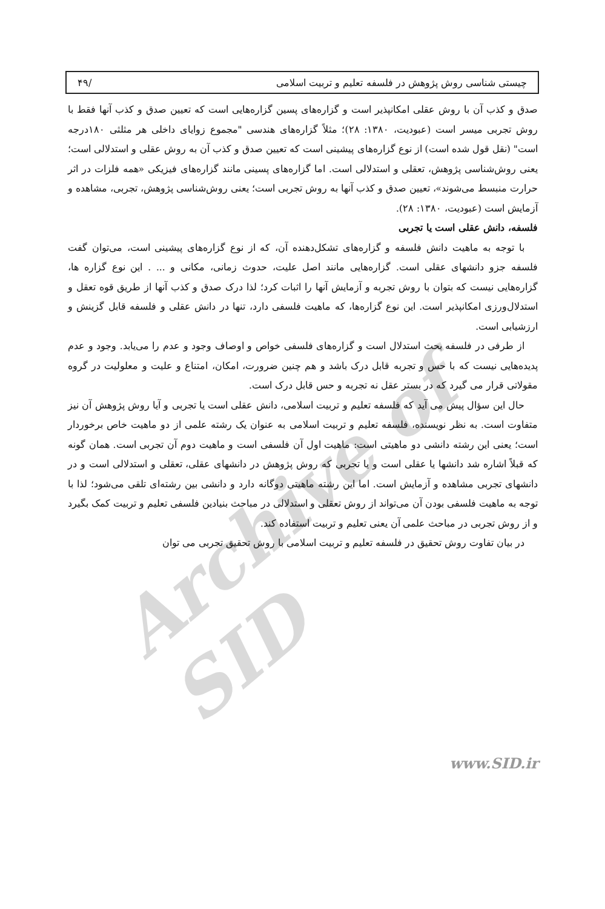Archive of SID
چیستی شناسی روش پژوهش در فلسفه تعلیم و تربیت اسلامی /۴۹
صدق و کذب آن با روش عقلی امکانپذیر است و گزاره‌های پسین گزاره‌هایی است که تعیین صدق و کذب آنها فقط با روش تجربی میسر است (عبودیت، ۱۳۸۰: ۲۸)؛ مثلاً گزاره‌های هندسی "مجموع زوایای داخلی هر مثلثی ۱۸۰درجه است" (نقل قول شده است) از نوع گزاره‌های پیشینی است که تعیین صدق و کذب آن به روش عقلی و استدلالی است؛ یعنی روش‌شناسی پژوهش، تعقلی و استدلالی است. اما گزاره‌های پسینی مانند گزاره‌های فیزیکی «همه فلزات در اثر حرارت منبسط می‌شوند»، تعیین صدق و کذب آنها به روش تجربی است؛ یعنی روش‌شناسی پژوهش، تجربی، مشاهده و آزمایش است (عبودیت، ۱۳۸۰: ۲۸).
فلسفه، دانش عقلی است یا تجربی
با توجه به ماهیت دانش فلسفه و گزاره‌های تشکل‌دهنده آن، که از نوع گزاره‌های پیشینی است، می‌توان گفت فلسفه جزو دانشهای عقلی است. گزاره‌هایی مانند اصل علیت، حدوث زمانی، مکانی و ... . این نوع گزاره ها، گزاره‌هایی نیست که بتوان با روش تجربه و آزمایش آنها را اثبات کرد؛ لذا درک صدق و کذب آنها از طریق قوه تعقل و استدلال‌ورزی امکانپذیر است. این نوع گزاره‌ها، که ماهیت فلسفی دارد، تنها در دانش عقلی و فلسفه قابل گزینش و ارزشیابی است.
از طرفی در فلسفه بحث استدلال است و گزاره‌های فلسفی خواص و اوصاف وجود و عدم را می‌یابد. وجود و عدم پدیده‌هایی نیست که با حس و تجربه قابل درک باشد و هم چنین ضرورت، امکان، امتناع و علیت و معلولیت در گروه مقولاتی قرار می گیرد که در بستر عقل نه تجربه و حس قابل درک است.
حال این سؤال پیش می آید که فلسفه تعلیم و تربیت اسلامی، دانش عقلی است یا تجربی و آیا روش پژوهش آن نیز متفاوت است. به نظر نویسنده، فلسفه تعلیم و تربیت اسلامی به عنوان یک رشته علمی از دو ماهیت خاص برخوردار است؛ یعنی این رشته دانشی دو ماهیتی است: ماهیت اول آن فلسفی است و ماهیت دوم آن تجربی است. همان گونه که قبلاً اشاره شد دانشها یا عقلی است و یا تجربی که روش پژوهش در دانشهای عقلی، تعقلی و استدلالی است و در دانشهای تجربی مشاهده و آزمایش است. اما این رشته ماهیتی دوگانه دارد و دانشی بین رشته‌ای تلقی می‌شود؛ لذا با توجه به ماهیت فلسفی بودن آن می‌تواند از روش تعقلی و استدلالی در مباحث بنیادین فلسفی تعلیم و تربیت کمک بگیرد و از روش تجربی در مباحث علمی آن یعنی تعلیم و تربیت استفاده کند.
در بیان تفاوت روش تحقیق در فلسفه تعلیم و تربیت اسلامی با روش تحقیق تجربی می توان
www.SID.ir